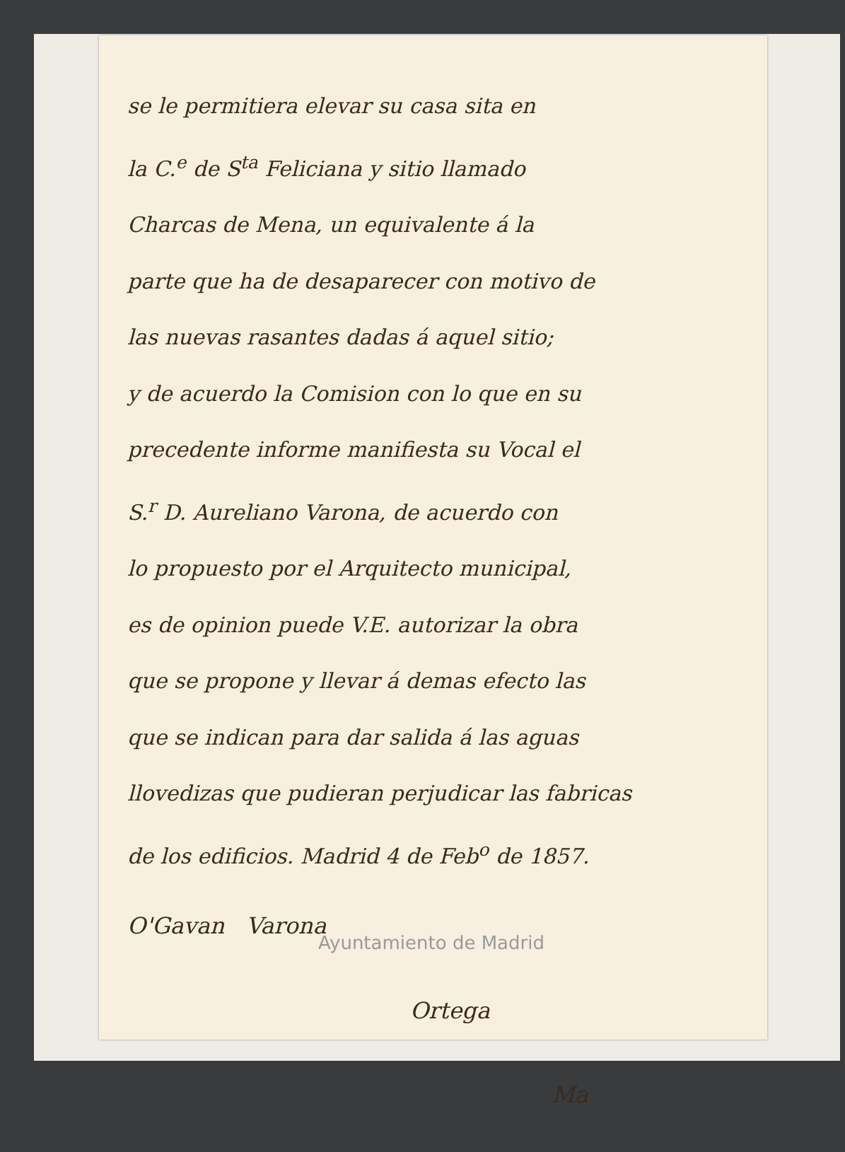se le permitiera elevar su casa sita en
la C.<sup>e</sup> de S<sup>ta</sup> Feliciana y sitio llamado
Charcas de Mena, un equivalente á la
parte que ha de desaparecer con motivo de
las nuevas rasantes dadas á aquel sitio;
y de acuerdo la Comision con lo que en su
precedente informe manifiesta su Vocal el
S.<sup>r</sup> D. Aureliano Varona, de acuerdo con
lo propuesto por el Arquitecto municipal,
es de opinion puede V.E. autorizar la obra
que se propone y llevar á demas efecto las
que se indican para dar salida á las aguas
llovedizas que pudieran perjudicar las fabricas
de los edificios. Madrid 4 de Feb<sup>o</sup> de 1857.
O'Gavan Varona
Ortega
Ma
Ayuntamiento de Madrid